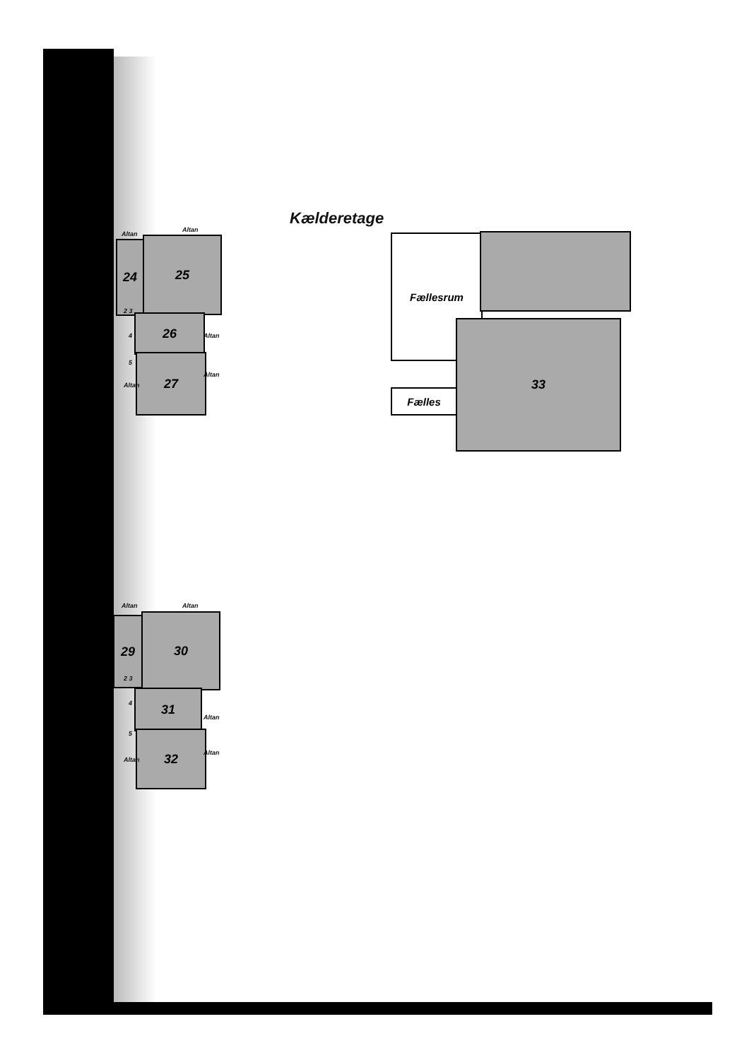Kælderetage
24 25
26
27
Altan
Altan
2 3
4
5
Altan
Altan
Altan
Fællesrum
33
Fælles
29 30
31
32
Altan Altan
2 3
4
5
Altan
Altan
Altan